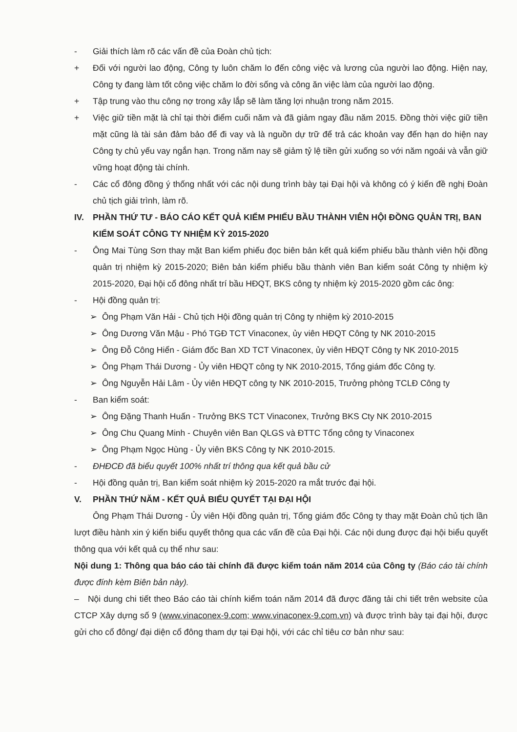- Giải thích làm rõ các vấn đề của Đoàn chủ tịch:
+ Đối với người lao động, Công ty luôn chăm lo đến công việc và lương của người lao động. Hiện nay, Công ty đang làm tốt công việc chăm lo đời sống và công ăn việc làm của người lao động.
+ Tập trung vào thu công nợ trong xây lắp sẽ làm tăng lợi nhuận trong năm 2015.
+ Việc giữ tiền mặt là chỉ tại thời điểm cuối năm và đã giảm ngay đầu năm 2015. Đồng thời việc giữ tiền mặt cũng là tài sản đảm bảo để đi vay và là nguồn dự trữ để trả các khoản vay đến hạn do hiện nay Công ty chủ yếu vay ngắn hạn. Trong năm nay sẽ giảm tỷ lệ tiền gửi xuống so với năm ngoái và vẫn giữ vững hoạt động tài chính.
- Các cổ đông đồng ý thống nhất với các nội dung trình bày tại Đại hội và không có ý kiến đề nghị Đoàn chủ tịch giải trình, làm rõ.
IV. PHẦN THỨ TƯ - BÁO CÁO KẾT QUẢ KIỂM PHIẾU BẦU THÀNH VIÊN HỘI ĐỒNG QUẢN TRỊ, BAN KIỂM SOÁT CÔNG TY NHIỆM KỲ 2015-2020
- Ông Mai Tùng Sơn thay mặt Ban kiểm phiếu đọc biên bản kết quả kiểm phiếu bầu thành viên hội đồng quản trị nhiệm kỳ 2015-2020; Biên bản kiểm phiếu bầu thành viên Ban kiểm soát Công ty nhiệm kỳ 2015-2020, Đại hội cổ đông nhất trí bầu HĐQT, BKS công ty nhiệm kỳ 2015-2020 gồm các ông:
- Hội đồng quản trị:
➢ Ông Phạm Văn Hải - Chủ tịch Hội đồng quản trị Công ty nhiệm kỳ 2010-2015
➢ Ông Dương Văn Mậu - Phó TGĐ TCT Vinaconex, ủy viên HĐQT Công ty NK 2010-2015
➢ Ông Đỗ Công Hiển - Giám đốc Ban XD TCT Vinaconex, ủy viên HĐQT Công ty NK 2010-2015
➢ Ông Phạm Thái Dương - Ủy viên HĐQT công ty NK 2010-2015, Tổng giám đốc Công ty.
➢ Ông Nguyễn Hải Lâm - Ủy viên HĐQT công ty NK 2010-2015, Trưởng phòng TCLĐ Công ty
- Ban kiểm soát:
➢ Ông Đặng Thanh Huấn - Trưởng BKS TCT Vinaconex, Trưởng BKS Cty NK 2010-2015
➢ Ông Chu Quang Minh - Chuyên viên Ban QLGS và ĐTTC Tổng công ty Vinaconex
➢ Ông Phạm Ngọc Hùng - Ủy viên BKS Công ty NK 2010-2015.
- ĐHĐCĐ đã biểu quyết 100% nhất trí thông qua kết quả bầu cử
- Hội đồng quản trị, Ban kiểm soát nhiệm kỳ 2015-2020 ra mắt trước đại hội.
V. PHẦN THỨ NĂM - KẾT QUẢ BIỂU QUYẾT TẠI ĐẠI HỘI
Ông Phạm Thái Dương - Ủy viên Hội đồng quản trị, Tổng giám đốc Công ty thay mặt Đoàn chủ tịch lần lượt điều hành xin ý kiến biểu quyết thông qua các vấn đề của Đại hội. Các nội dung được đại hội biểu quyết thông qua với kết quả cụ thể như sau:
Nội dung 1: Thông qua báo cáo tài chính đã được kiểm toán năm 2014 của Công ty (Báo cáo tài chính được đính kèm Biên bản này).
– Nội dung chi tiết theo Báo cáo tài chính kiểm toán năm 2014 đã được đăng tải chi tiết trên website của CTCP Xây dựng số 9 (www.vinaconex-9.com; www.vinaconex-9.com.vn) và được trình bày tại đại hội, được gửi cho cổ đông/ đại diện cổ đông tham dự tại Đại hội, với các chỉ tiêu cơ bản như sau: